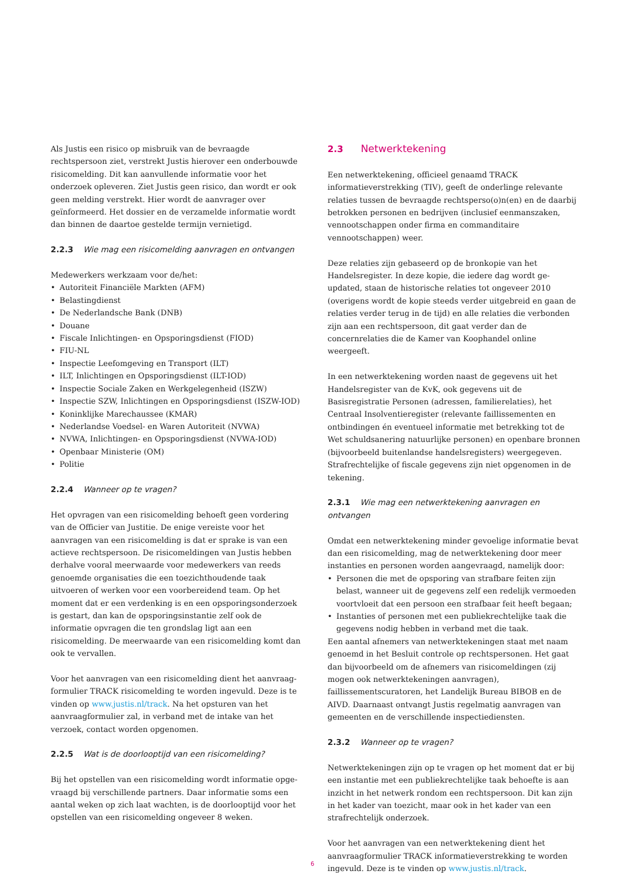Als Justis een risico op misbruik van de bevraagde rechtspersoon ziet, verstrekt Justis hierover een onderbouwde risicomelding. Dit kan aanvullende informatie voor het onderzoek opleveren. Ziet Justis geen risico, dan wordt er ook geen melding verstrekt. Hier wordt de aanvrager over geïnformeerd. Het dossier en de verzamelde informatie wordt dan binnen de daartoe gestelde termijn vernietigd.
2.2.3 Wie mag een risicomelding aanvragen en ontvangen
Medewerkers werkzaam voor de/het:
• Autoriteit Financiële Markten (AFM)
• Belastingdienst
• De Nederlandsche Bank (DNB)
• Douane
• Fiscale Inlichtingen- en Opsporingsdienst (FIOD)
• FIU-NL
• Inspectie Leefomgeving en Transport (ILT)
• ILT, Inlichtingen en Opsporingsdienst (ILT-IOD)
• Inspectie Sociale Zaken en Werkgelegenheid (ISZW)
• Inspectie SZW, Inlichtingen en Opsporingsdienst (ISZW-IOD)
• Koninklijke Marechaussee (KMAR)
• Nederlandse Voedsel- en Waren Autoriteit (NVWA)
• NVWA, Inlichtingen- en Opsporingsdienst (NVWA-IOD)
• Openbaar Ministerie (OM)
• Politie
2.2.4 Wanneer op te vragen?
Het opvragen van een risicomelding behoeft geen vordering van de Officier van Justitie. De enige vereiste voor het aanvragen van een risicomelding is dat er sprake is van een actieve rechtspersoon. De risicomeldingen van Justis hebben derhalve vooral meerwaarde voor medewerkers van reeds genoemde organisaties die een toezicht­houdende taak uitvoeren of werken voor een voorbereidend team. Op het moment dat er een verdenking is en een opsporings­onderzoek is gestart, dan kan de opsporingsinstantie zelf ook de informatie opvragen die ten grondslag ligt aan een risicomelding. De meerwaarde van een risicomelding komt dan ook te vervallen.
Voor het aanvragen van een risicomelding dient het aanvraag­formulier TRACK risicomelding te worden ingevuld. Deze is te vinden op www.justis.nl/track. Na het opsturen van het aanvraag­formulier zal, in verband met de intake van het verzoek, contact worden opgenomen.
2.2.5 Wat is de doorlooptijd van een risicomelding?
Bij het opstellen van een risicomelding wordt informatie opge­vraagd bij verschillende partners. Daar informatie soms een aantal weken op zich laat wachten, is de doorlooptijd voor het opstellen van een risicomelding ongeveer 8 weken.
2.3 Netwerktekening
Een netwerktekening, officieel genaamd TRACK informatieverstrek­king (TIV), geeft de onderlinge relevante relaties tussen de bevraag­de rechtsperso(o)n(en) en de daarbij betrokken personen en bedrijven (inclusief eenmanszaken, vennootschappen onder firma en commanditaire vennootschappen) weer.
Deze relaties zijn gebaseerd op de bronkopie van het Handelsregister. In deze kopie, die iedere dag wordt ge-updated, staan de historische relaties tot ongeveer 2010 (overigens wordt de kopie steeds verder uitgebreid en gaan de relaties verder terug in de tijd) en alle relaties die verbonden zijn aan een rechtspersoon, dit gaat verder dan de concernrelaties die de Kamer van Koophandel online weergeeft.
In een netwerktekening worden naast de gegevens uit het Handelsregister van de KvK, ook gegevens uit de Basisregistratie Personen (adressen, familierelaties), het Centraal Insolventieregister (relevante faillissementen en ontbindingen én eventueel informatie met betrekking tot de Wet schuldsanering natuurlijke personen) en openbare bronnen (bijvoorbeeld buitenlandse handelsregisters) weergegeven. Strafrechtelijke of fiscale gegevens zijn niet opgenomen in de tekening.
2.3.1 Wie mag een netwerktekening aanvragen en ontvangen
Omdat een netwerktekening minder gevoelige informatie bevat dan een risicomelding, mag de netwerktekening door meer instanties en personen worden aangevraagd, namelijk door:
• Personen die met de opsporing van strafbare feiten zijn belast, wanneer uit de gegevens zelf een redelijk vermoeden voortvloeit dat een persoon een strafbaar feit heeft begaan;
• Instanties of personen met een publiekrechtelijke taak die gegevens nodig hebben in verband met die taak.
Een aantal afnemers van netwerktekeningen staat met naam genoemd in het Besluit controle op rechtspersonen. Het gaat dan bijvoorbeeld om de afnemers van risicomeldingen (zij mogen ook netwerktekeningen aanvragen), faillissementscuratoren, het Landelijk Bureau BIBOB en de AIVD. Daarnaast ontvangt Justis regelmatig aanvragen van gemeenten en de verschillende inspectiediensten.
2.3.2 Wanneer op te vragen?
Netwerktekeningen zijn op te vragen op het moment dat er bij een instantie met een publiekrechtelijke taak behoefte is aan inzicht in het netwerk rondom een rechtspersoon. Dit kan zijn in het kader van toezicht, maar ook in het kader van een strafrechtelijk onderzoek.
Voor het aanvragen van een netwerktekening dient het aanvraag­formulier TRACK informatieverstrekking te worden ingevuld. Deze is te vinden op www.justis.nl/track.
6